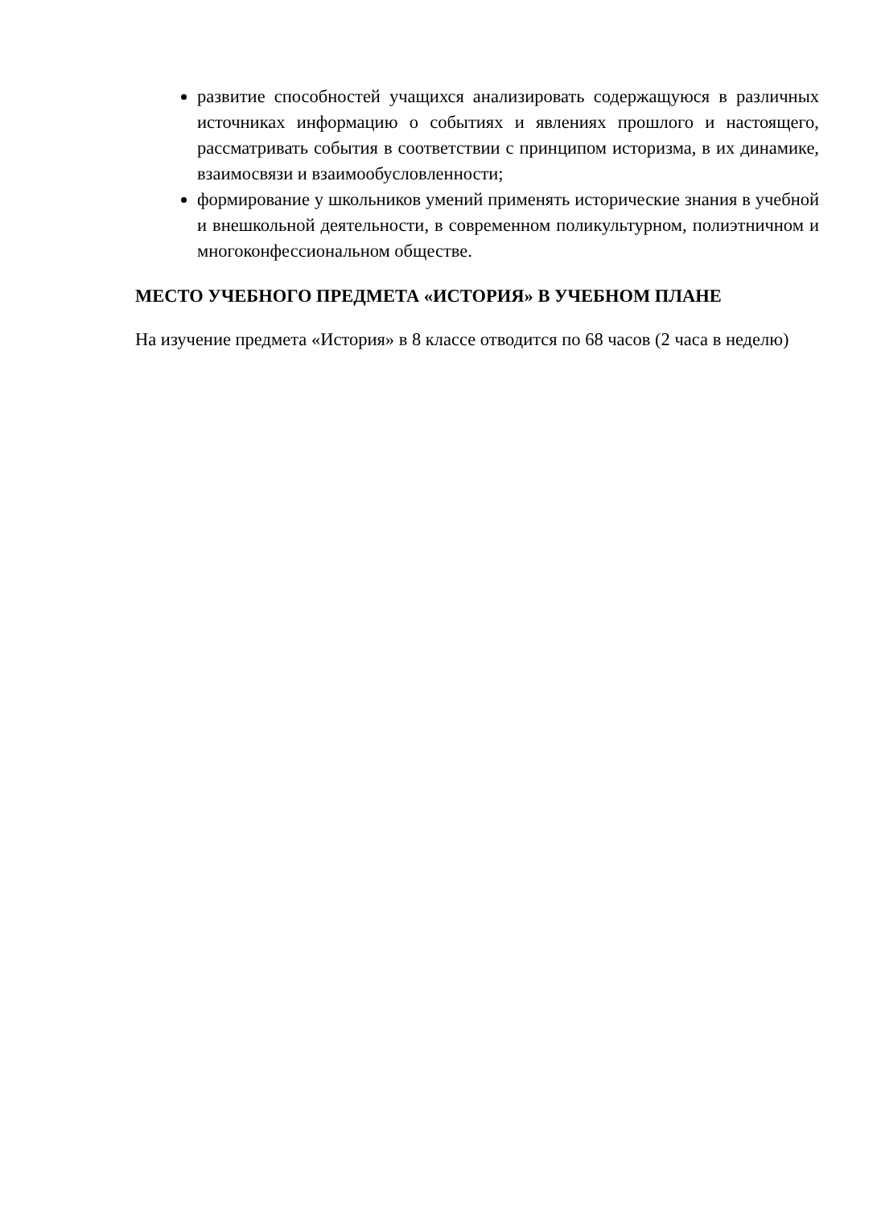развитие способностей учащихся анализировать содержащуюся в различных источниках информацию о событиях и явлениях прошлого и настоящего, рассматривать события в соответствии с принципом историзма, в их динамике, взаимосвязи и взаимообусловленности;
формирование у школьников умений применять исторические знания в учебной и внешкольной деятельности, в современном поликультурном, полиэтничном и многоконфессиональном обществе.
МЕСТО УЧЕБНОГО ПРЕДМЕТА «ИСТОРИЯ» В УЧЕБНОМ ПЛАНЕ
На изучение предмета «История» в 8 классе отводится по 68 часов (2 часа в неделю)